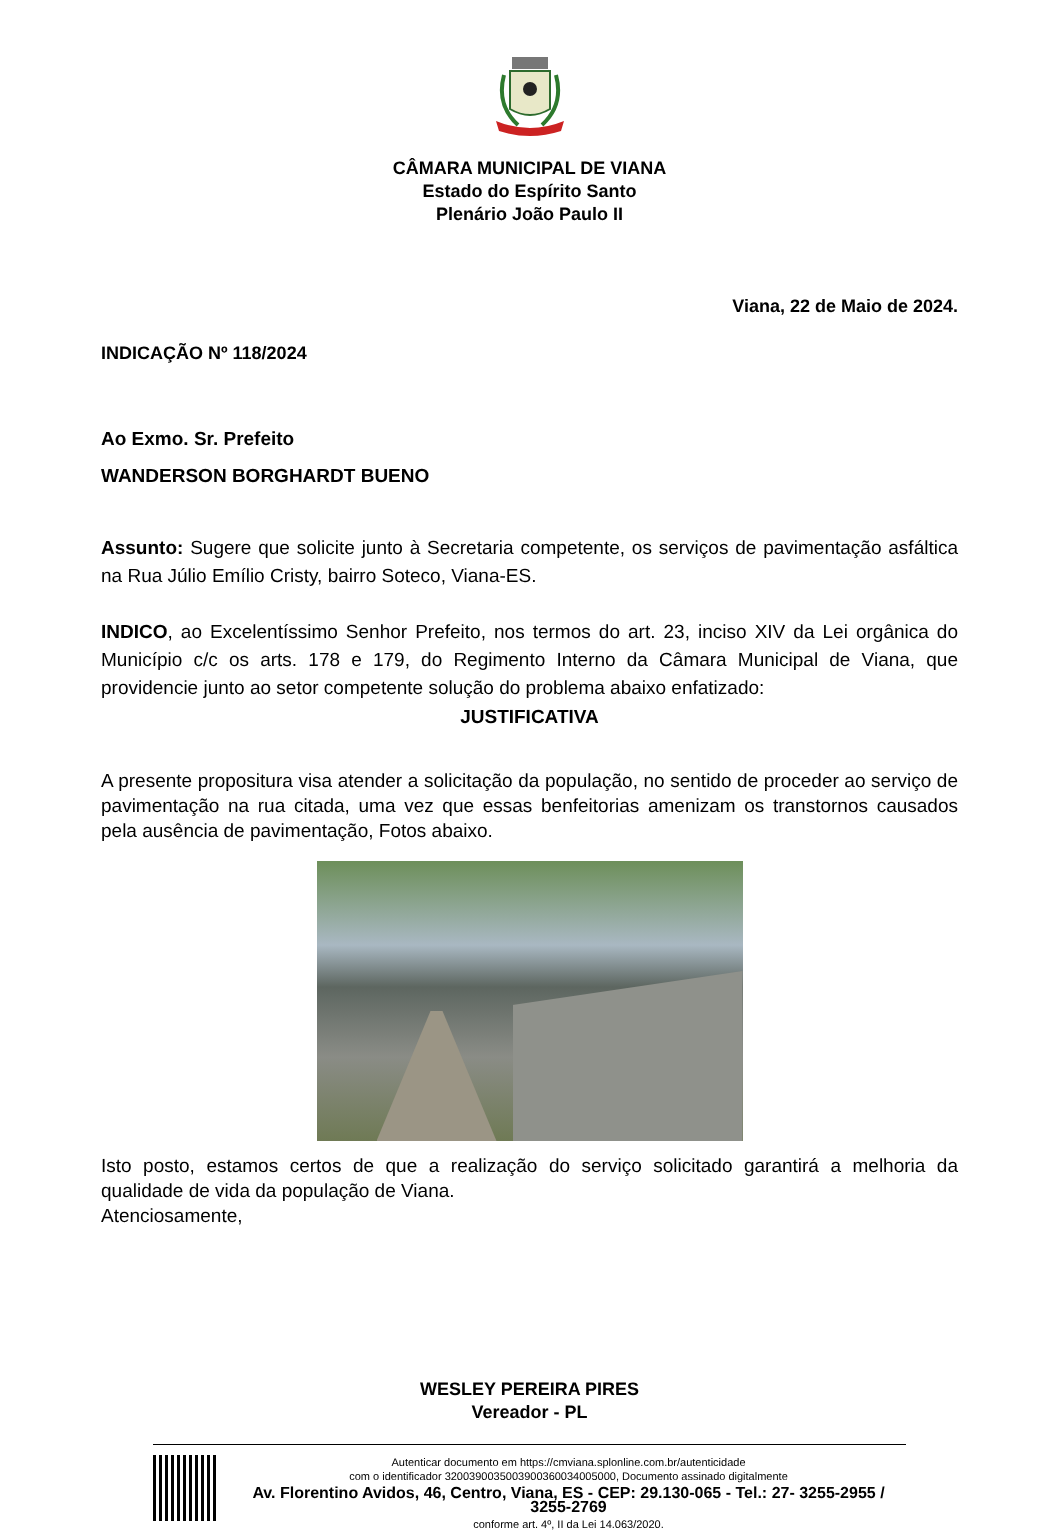CÂMARA MUNICIPAL DE VIANA
Estado do Espírito Santo
Plenário João Paulo II
Viana, 22 de Maio de 2024.
INDICAÇÃO Nº 118/2024
Ao Exmo. Sr. Prefeito
WANDERSON BORGHARDT BUENO
Assunto: Sugere que solicite junto à Secretaria competente, os serviços de pavimentação asfáltica na Rua Júlio Emílio Cristy, bairro Soteco, Viana-ES.
INDICO, ao Excelentíssimo Senhor Prefeito, nos termos do art. 23, inciso XIV da Lei orgânica do Município c/c os arts. 178 e 179, do Regimento Interno da Câmara Municipal de Viana, que providencie junto ao setor competente solução do problema abaixo enfatizado:
JUSTIFICATIVA
A presente propositura visa atender a solicitação da população, no sentido de proceder ao serviço de pavimentação na rua citada, uma vez que essas benfeitorias amenizam os transtornos causados pela ausência de pavimentação, Fotos abaixo.
Isto posto, estamos certos de que a realização do serviço solicitado garantirá a melhoria da qualidade de vida da população de Viana.
Atenciosamente,
WESLEY PEREIRA PIRES
Vereador - PL
Autenticar documento em https://cmviana.splonline.com.br/autenticidade
com o identificador 3200390035003900360034005000, Documento assinado digitalmente
Av. Florentino Avidos, 46, Centro, Viana, ES - CEP: 29.130-065 - Tel.: 27- 3255-2955 / 3255-2769
conforme art. 4º, II da Lei 14.063/2020.